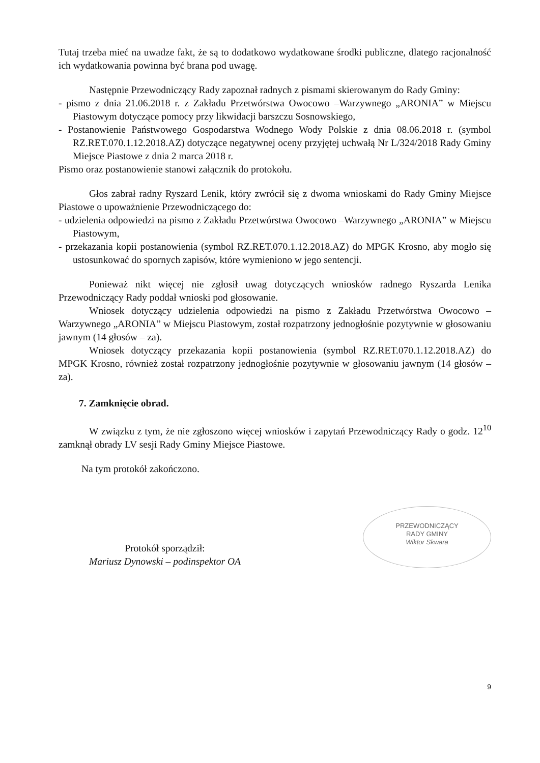Tutaj trzeba mieć na uwadze fakt, że są to dodatkowo wydatkowane środki publiczne, dlatego racjonalność ich wydatkowania powinna być brana pod uwagę.
Następnie Przewodniczący Rady zapoznał radnych z pismami skierowanym do Rady Gminy:
- pismo z dnia 21.06.2018 r. z Zakładu Przetwórstwa Owocowo –Warzywnego „ARONIA” w Miejscu Piastowym dotyczące pomocy przy likwidacji barszczu Sosnowskiego,
- Postanowienie Państwowego Gospodarstwa Wodnego Wody Polskie z dnia 08.06.2018 r. (symbol RZ.RET.070.1.12.2018.AZ) dotyczące negatywnej oceny przyjętej uchwałą Nr L/324/2018 Rady Gminy Miejsce Piastowe z dnia 2 marca 2018 r.
Pismo oraz postanowienie stanowi załącznik do protokołu.
Głos zabrał radny Ryszard Lenik, który zwrócił się z dwoma wnioskami do Rady Gminy Miejsce Piastowe o upoważnienie Przewodniczącego do:
- udzielenia odpowiedzi na pismo z Zakładu Przetwórstwa Owocowo –Warzywnego „ARONIA” w Miejscu Piastowym,
- przekazania kopii postanowienia (symbol RZ.RET.070.1.12.2018.AZ) do MPGK Krosno, aby mogło się ustosunkować do spornych zapisów, które wymieniono w jego sentencji.
Ponieważ nikt więcej nie zgłosił uwag dotyczących wniosków radnego Ryszarda Lenika Przewodniczący Rady poddał wnioski pod głosowanie.
Wniosek dotyczący udzielenia odpowiedzi na pismo z Zakładu Przetwórstwa Owocowo –Warzywnego „ARONIA” w Miejscu Piastowym, został rozpatrzony jednogłośnie pozytywnie w głosowaniu jawnym (14 głosów – za).
Wniosek dotyczący przekazania kopii postanowienia (symbol RZ.RET.070.1.12.2018.AZ) do MPGK Krosno, również został rozpatrzony jednogłośnie pozytywnie w głosowaniu jawnym (14 głosów – za).
7. Zamknięcie obrad.
W związku z tym, że nie zgłoszono więcej wniosków i zapytań Przewodniczący Rady o godz. 12<sup>10</sup> zamknął obrady LV sesji Rady Gminy Miejsce Piastowe.
Na tym protokół zakończono.
Protokół sporządził:
Mariusz Dynowski – podinspektor OA
PRZEWODNICZĄCY
RADY GMINY
Wiktor Skwara
9